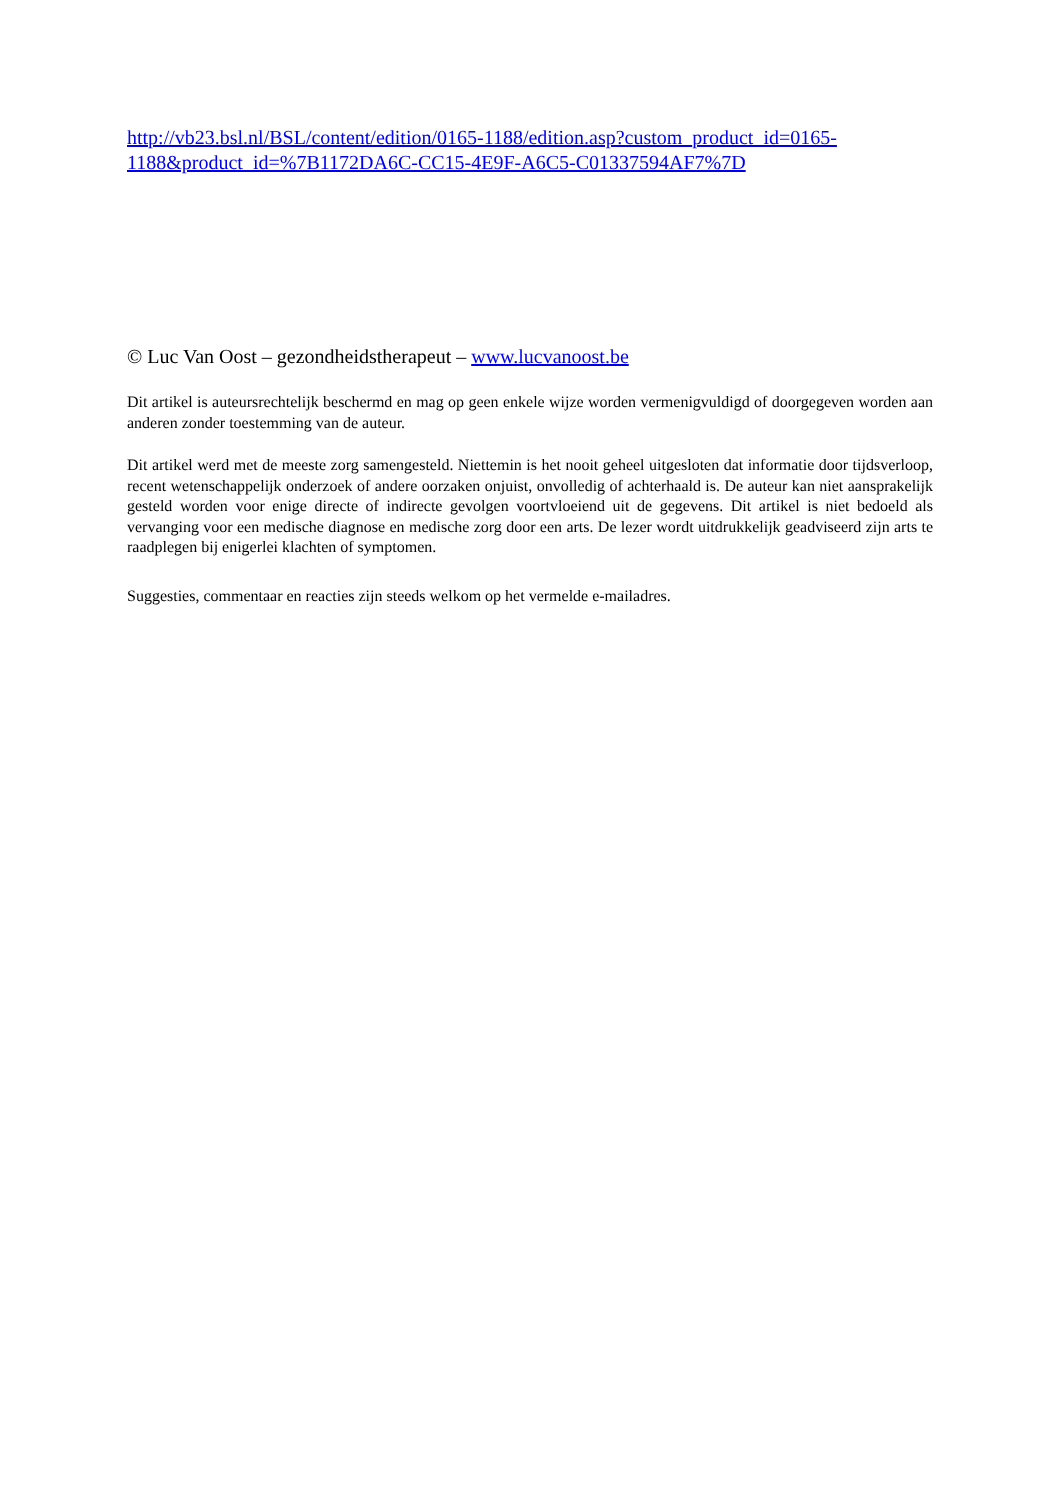http://vb23.bsl.nl/BSL/content/edition/0165-1188/edition.asp?custom_product_id=0165-1188&product_id=%7B1172DA6C-CC15-4E9F-A6C5-C01337594AF7%7D
© Luc Van Oost – gezondheidstherapeut – www.lucvanoost.be
Dit artikel is auteursrechtelijk beschermd en mag op geen enkele wijze worden vermenigvuldigd of doorgegeven worden aan anderen zonder toestemming van de auteur.
Dit artikel werd met de meeste zorg samengesteld. Niettemin is het nooit geheel uitgesloten dat informatie door tijdsverloop, recent wetenschappelijk onderzoek of andere oorzaken onjuist, onvolledig of achterhaald is. De auteur kan niet aansprakelijk gesteld worden voor enige directe of indirecte gevolgen voortvloeiend uit de gegevens. Dit artikel is niet bedoeld als vervanging voor een medische diagnose en medische zorg door een arts. De lezer wordt uitdrukkelijk geadviseerd zijn arts te raadplegen bij enigerlei klachten of symptomen.
Suggesties, commentaar en reacties zijn steeds welkom op het vermelde e-mailadres.